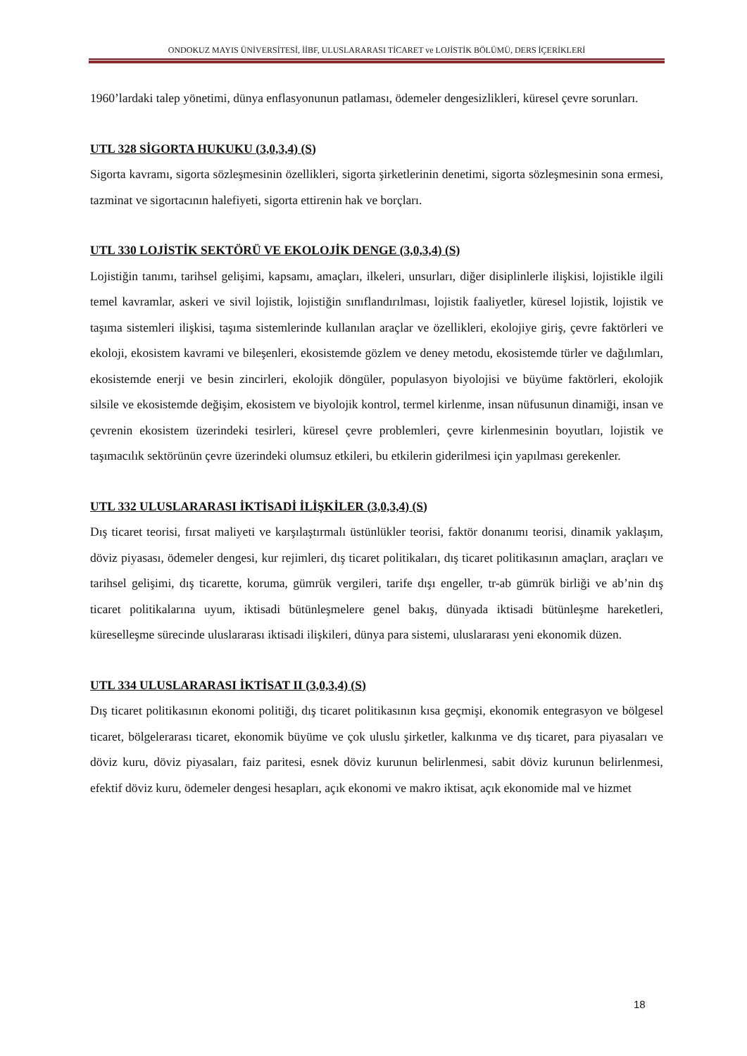ONDOKUZ MAYIS ÜNİVERSİTESİ, İİBF, ULUSLARARASI TİCARET ve LOJİSTİK BÖLÜMÜ, DERS İÇERİKLERİ
1960’lardaki talep yönetimi, dünya enflasyonunun patlaması, ödemeler dengesizlikleri, küresel çevre sorunları.
UTL 328 SİGORTA HUKUKU (3,0,3,4) (S)
Sigorta kavramı, sigorta sözleşmesinin özellikleri, sigorta şirketlerinin denetimi, sigorta sözleşmesinin sona ermesi, tazminat ve sigortacının halefiyeti, sigorta ettirenin hak ve borçları.
UTL 330 LOJİSTİK SEKTÖRÜ VE EKOLOJİK DENGE (3,0,3,4) (S)
Lojistiğin tanımı, tarihsel gelişimi, kapsamı, amaçları, ilkeleri, unsurları, diğer disiplinlerle ilişkisi, lojistikle ilgili temel kavramlar, askeri ve sivil lojistik, lojistiğin sınıflandırılması, lojistik faaliyetler, küresel lojistik, lojistik ve taşıma sistemleri ilişkisi, taşıma sistemlerinde kullanılan araçlar ve özellikleri, ekolojiye giriş, çevre faktörleri ve ekoloji, ekosistem kavrami ve bileşenleri, ekosistemde gözlem ve deney metodu, ekosistemde türler ve dağılımları, ekosistemde enerji ve besin zincirleri, ekolojik döngüler, populasyon biyolojisi ve büyüme faktörleri, ekolojik silsile ve ekosistemde değişim, ekosistem ve biyolojik kontrol, termel kirlenme, insan nüfusunun dinamiği, insan ve çevrenin ekosistem üzerindeki tesirleri, küresel çevre problemleri, çevre kirlenmesinin boyutları, lojistik ve taşımacılık sektörünün çevre üzerindeki olumsuz etkileri, bu etkilerin giderilmesi için yapılması gerekenler.
UTL 332 ULUSLARARASI İKTİSADİ İLİŞKİLER (3,0,3,4) (S)
Dış ticaret teorisi, fırsat maliyeti ve karşılaştırmalı üstünlükler teorisi, faktör donanımı teorisi, dinamik yaklaşım, döviz piyasası, ödemeler dengesi, kur rejimleri, dış ticaret politikaları, dış ticaret politikasının amaçları, araçları ve tarihsel gelişimi, dış ticarette, koruma, gümrük vergileri, tarife dışı engeller, tr-ab gümrük birliği ve ab’nin dış ticaret politikalarına uyum, iktisadi bütünleşmelere genel bakış, dünyada iktisadi bütünleşme hareketleri, küreselleşme sürecinde uluslararası iktisadi ilişkileri, dünya para sistemi, uluslararası yeni ekonomik düzen.
UTL 334 ULUSLARARASI İKTİSAT II (3,0,3,4) (S)
Dış ticaret politikasının ekonomi politiği, dış ticaret politikasının kısa geçmişi, ekonomik entegrasyon ve bölgesel ticaret, bölgelerarası ticaret, ekonomik büyüme ve çok uluslu şirketler, kalkınma ve dış ticaret, para piyasaları ve döviz kuru, döviz piyasaları, faiz paritesi, esnek döviz kurunun belirlenmesi, sabit döviz kurunun belirlenmesi, efektif döviz kuru, ödemeler dengesi hesapları, açık ekonomi ve makro iktisat, açık ekonomide mal ve hizmet
18